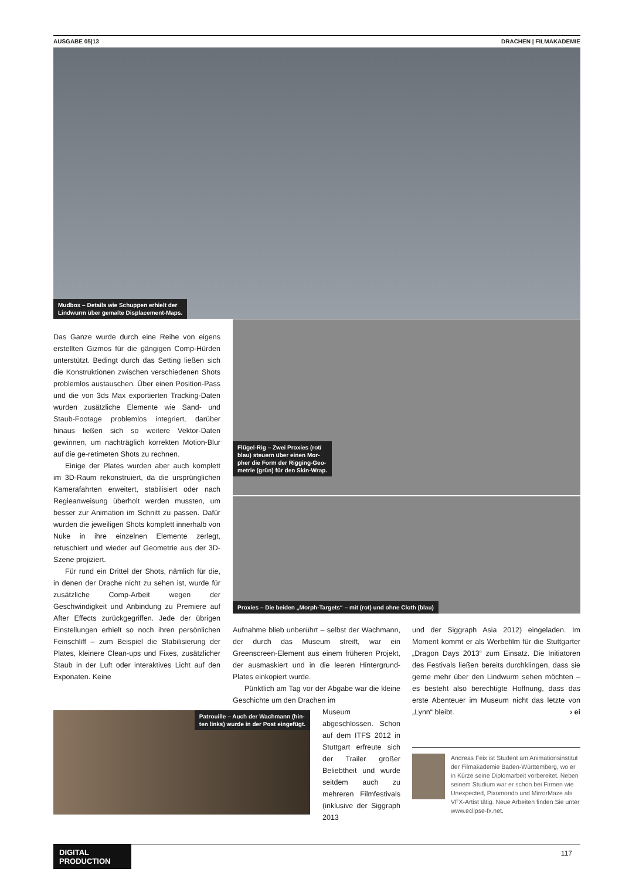AUSGABE 05|13 DRACHEN | FILMAKADEMIE
Mudbox – Details wie Schuppen erhielt der
Lindwurm über gemalte Displacement-Maps.
Flügel-Rig – Zwei Proxies (rot/
blau) steuern über einen Mor-
pher die Form der Rigging-Geo-
metrie (grün) für den Skin-Wrap.
Proxies – Die beiden „Morph-Targets“ – mit (rot) und ohne Cloth (blau)
Das Ganze wurde durch eine Reihe von eigens erstellten Gizmos für die gängigen Comp-Hürden unterstützt. Bedingt durch das Setting ließen sich die Konstruktionen zwischen verschiedenen Shots problemlos austauschen. Über einen Position-Pass und die von 3ds Max exportierten Tracking-Daten wurden zusätzliche Elemente wie Sand- und Staub-Footage problemlos integriert, darüber hinaus ließen sich so weitere Vektor-Daten gewinnen, um nachträglich korrekten Motion-Blur auf die ge-retimeten Shots zu rechnen.
Einige der Plates wurden aber auch komplett im 3D-Raum rekonstruiert, da die ursprünglichen Kamerafahrten erweitert, stabilisiert oder nach Regieanweisung überholt werden mussten, um besser zur Animation im Schnitt zu passen. Dafür wurden die jeweiligen Shots komplett innerhalb von Nuke in ihre einzelnen Elemente zerlegt, retuschiert und wieder auf Geometrie aus der 3D-Szene projiziert.
Für rund ein Drittel der Shots, nämlich für die, in denen der Drache nicht zu sehen ist, wurde für zusätzliche Comp-Arbeit wegen der Geschwindigkeit und Anbindung zu Premiere auf After Effects zurückgegriffen. Jede der übrigen Einstellungen erhielt so noch ihren persönlichen Feinschliff – zum Beispiel die Stabilisierung der Plates, kleinere Clean-ups und Fixes, zusätzlicher Staub in der Luft oder interaktives Licht auf den Exponaten. Keine
Aufnahme blieb unberührt – selbst der Wachmann, der durch das Museum streift, war ein Greenscreen-Element aus einem früheren Projekt, der ausmaskiert und in die leeren Hintergrund-Plates einkopiert wurde.
Pünktlich am Tag vor der Abgabe war die kleine Geschichte um den Drachen im
Museum abgeschlossen. Schon auf dem ITFS 2012 in Stuttgart erfreute sich der Trailer großer Beliebtheit und wurde seitdem auch zu mehreren Filmfestivals (inklusive der Siggraph 2013
Patrouille – Auch der Wachmann (hin-
ten links) wurde in der Post eingefügt.
und der Siggraph Asia 2012) eingeladen. Im Moment kommt er als Werbefilm für die Stuttgarter „Dragon Days 2013“ zum Einsatz. Die Initiatoren des Festivals ließen bereits durchklingen, dass sie gerne mehr über den Lindwurm sehen möchten – es besteht also berechtigte Hoffnung, dass das erste Abenteuer im Museum nicht das letzte von „Lynn“ bleibt. › ei
Andreas Feix ist Student am Animationsinstitut der Filmakademie Baden-Württemberg, wo er in Kürze seine Diplomarbeit vorbereitet. Neben seinem Studium war er schon bei Firmen wie Unexpected, Pixomondo und MirrorMaze als VFX-Artist tätig. Neue Arbeiten finden Sie unter www.eclipse-fx.net.
DIGITAL PRODUCTION
117